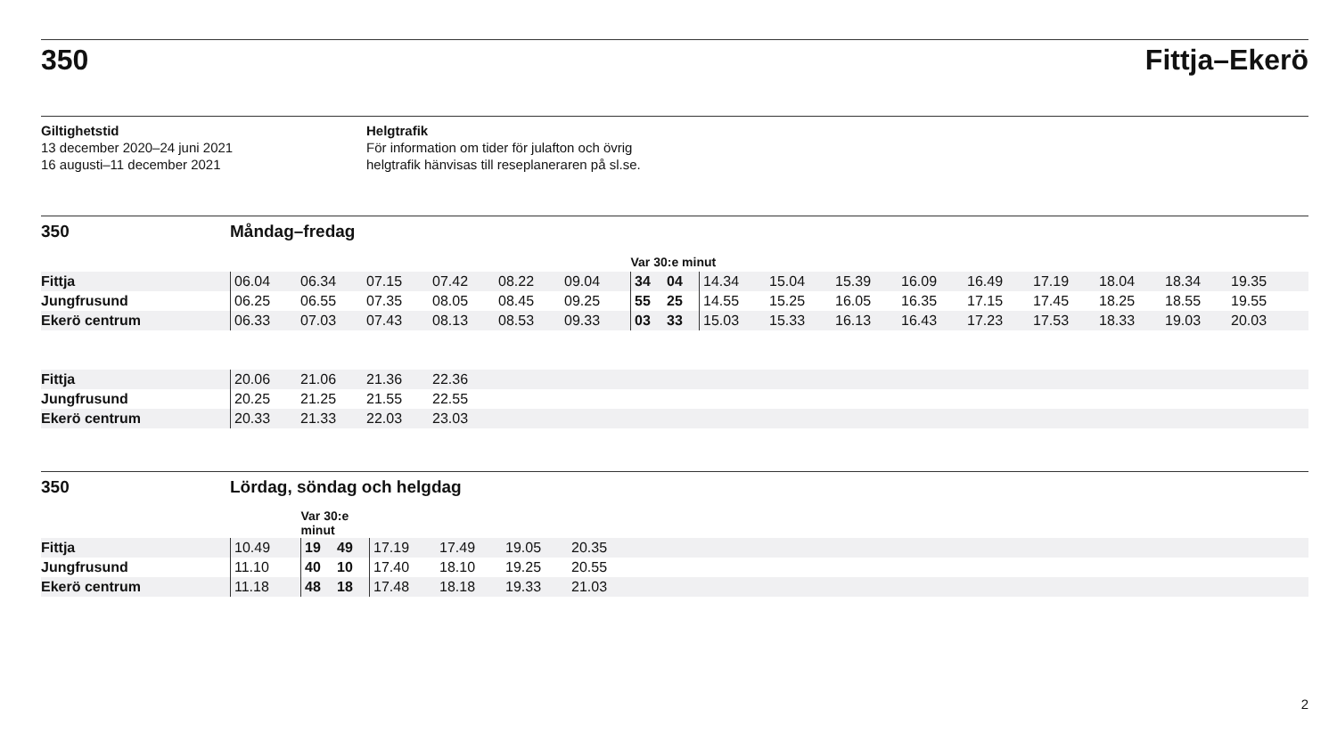350 Fittja–Ekerö
Giltighetstid
13 december 2020–24 juni 2021
16 augusti–11 december 2021
Helgtrafik
För information om tider för julafton och övrig
helgtrafik hänvisas till reseplaneraren på sl.se.
350 Måndag–fredag
| | | | | | | | Var 30:e minut | | | | | | | | | | |
| Fittja | 06.04 | 06.34 | 07.15 | 07.42 | 08.22 | 09.04 | 34 | 04 | 14.34 | 15.04 | 15.39 | 16.09 | 16.49 | 17.19 | 18.04 | 18.34 | 19.35 |
| Jungfrusund | 06.25 | 06.55 | 07.35 | 08.05 | 08.45 | 09.25 | 55 | 25 | 14.55 | 15.25 | 16.05 | 16.35 | 17.15 | 17.45 | 18.25 | 18.55 | 19.55 |
| Ekerö centrum | 06.33 | 07.03 | 07.43 | 08.13 | 08.53 | 09.33 | 03 | 33 | 15.03 | 15.33 | 16.13 | 16.43 | 17.23 | 17.53 | 18.33 | 19.03 | 20.03 |
| Fittja | 20.06 | 21.06 | 21.36 | 22.36 |
| Jungfrusund | 20.25 | 21.25 | 21.55 | 22.55 |
| Ekerö centrum | 20.33 | 21.33 | 22.03 | 23.03 |
350 Lördag, söndag och helgdag
| | | Var 30:e minut | | | | | | |
| Fittja | 10.49 | 19 | 49 | 17.19 | 17.49 | 19.05 | 20.35 | |
| Jungfrusund | 11.10 | 40 | 10 | 17.40 | 18.10 | 19.25 | 20.55 | |
| Ekerö centrum | 11.18 | 48 | 18 | 17.48 | 18.18 | 19.33 | 21.03 | |
2